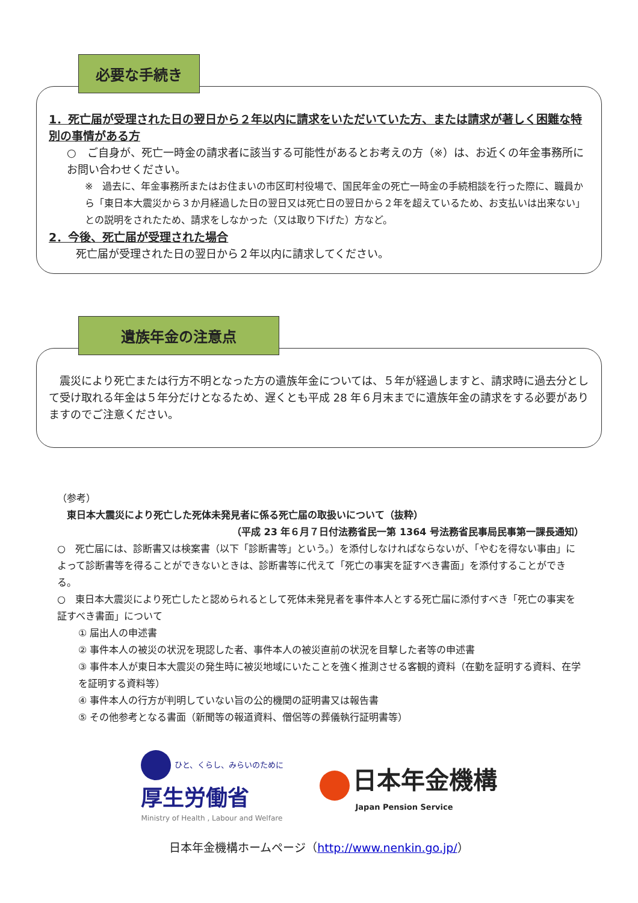必要な手続き
1．死亡届が受理された日の翌日から２年以内に請求をいただいていた方、または請求が著しく困難な特別の事情がある方
○　ご自身が、死亡一時金の請求者に該当する可能性があるとお考えの方（※）は、お近くの年金事務所にお問い合わせください。
※　過去に、年金事務所またはお住まいの市区町村役場で、国民年金の死亡一時金の手続相談を行った際に、職員から「東日本大震災から３か月経過した日の翌日又は死亡日の翌日から２年を超えているため、お支払いは出来ない」との説明をされたため、請求をしなかった（又は取り下げた）方など。
2．今後、死亡届が受理された場合
死亡届が受理された日の翌日から２年以内に請求してください。
遺族年金の注意点
　震災により死亡または行方不明となった方の遺族年金については、５年が経過しますと、請求時に過去分として受け取れる年金は５年分だけとなるため、遅くとも平成 28 年６月末までに遺族年金の請求をする必要がありますのでご注意ください。
（参考）
　東日本大震災により死亡した死体未発見者に係る死亡届の取扱いについて（抜粋）
（平成 23 年６月７日付法務省民一第 1364 号法務省民事局民事第一課長通知）
○　死亡届には、診断書又は検案書（以下「診断書等」という。）を添付しなければならないが、「やむを得ない事由」によって診断書等を得ることができないときは、診断書等に代えて「死亡の事実を証すべき書面」を添付することができる。
○　東日本大震災により死亡したと認められるとして死体未発見者を事件本人とする死亡届に添付すべき「死亡の事実を証すべき書面」について
① 届出人の申述書
② 事件本人の被災の状況を現認した者、事件本人の被災直前の状況を目撃した者等の申述書
③ 事件本人が東日本大震災の発生時に被災地域にいたことを強く推測させる客観的資料（在勤を証明する資料、在学を証明する資料等）
④ 事件本人の行方が判明していない旨の公的機関の証明書又は報告書
⑤ その他参考となる書面（新聞等の報道資料、僧侶等の葬儀執行証明書等）
ひと、くらし、みらいのために
厚生労働省
Ministry of Health , Labour and Welfare
日本年金機構
Japan Pension Service
日本年金機構ホームページ（http://www.nenkin.go.jp/）